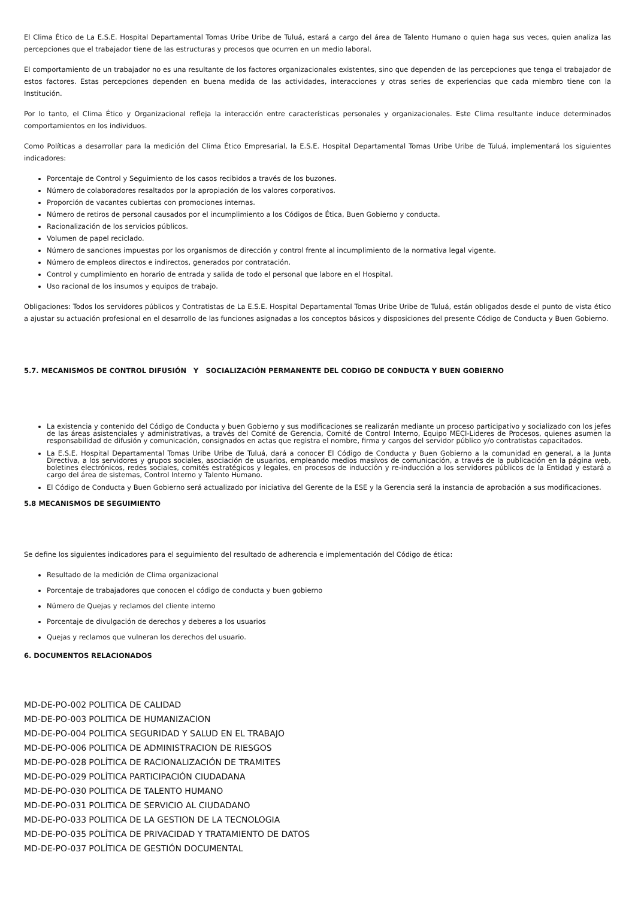El Clima Ético de La E.S.E. Hospital Departamental Tomas Uribe Uribe de Tuluá, estará a cargo del área de Talento Humano o quien haga sus veces, quien analiza las percepciones que el trabajador tiene de las estructuras y procesos que ocurren en un medio laboral.
El comportamiento de un trabajador no es una resultante de los factores organizacionales existentes, sino que dependen de las percepciones que tenga el trabajador de estos factores. Estas percepciones dependen en buena medida de las actividades, interacciones y otras series de experiencias que cada miembro tiene con la Institución.
Por lo tanto, el Clima Ético y Organizacional refleja la interacción entre características personales y organizacionales. Este Clima resultante induce determinados comportamientos en los individuos.
Como Políticas a desarrollar para la medición del Clima Ético Empresarial, la E.S.E. Hospital Departamental Tomas Uribe Uribe de Tuluá, implementará los siguientes indicadores:
Porcentaje de Control y Seguimiento de los casos recibidos a través de los buzones.
Número de colaboradores resaltados por la apropiación de los valores corporativos.
Proporción de vacantes cubiertas con promociones internas.
Número de retiros de personal causados por el incumplimiento a los Códigos de Ética, Buen Gobierno y conducta.
Racionalización de los servicios públicos.
Volumen de papel reciclado.
Número de sanciones impuestas por los organismos de dirección y control frente al incumplimiento de la normativa legal vigente.
Número de empleos directos e indirectos, generados por contratación.
Control y cumplimiento en horario de entrada y salida de todo el personal que labore en el Hospital.
Uso racional de los insumos y equipos de trabajo.
Obligaciones: Todos los servidores públicos y Contratistas de La E.S.E. Hospital Departamental Tomas Uribe Uribe de Tuluá, están obligados desde el punto de vista ético a ajustar su actuación profesional en el desarrollo de las funciones asignadas a los conceptos básicos y disposiciones del presente Código de Conducta y Buen Gobierno.
5.7. MECANISMOS DE CONTROL DIFUSIÓN Y SOCIALIZACIÓN PERMANENTE DEL CODIGO DE CONDUCTA Y BUEN GOBIERNO
La existencia y contenido del Código de Conducta y buen Gobierno y sus modificaciones se realizarán mediante un proceso participativo y socializado con los jefes de las áreas asistenciales y administrativas, a través del Comité de Gerencia, Comité de Control Interno, Equipo MECI-Lideres de Procesos, quienes asumen la responsabilidad de difusión y comunicación, consignados en actas que registra el nombre, firma y cargos del servidor público y/o contratistas capacitados.
La E.S.E. Hospital Departamental Tomas Uribe Uribe de Tuluá, dará a conocer El Código de Conducta y Buen Gobierno a la comunidad en general, a la Junta Directiva, a los servidores y grupos sociales, asociación de usuarios, empleando medios masivos de comunicación, a través de la publicación en la página web, boletines electrónicos, redes sociales, comités estratégicos y legales, en procesos de inducción y re-inducción a los servidores públicos de la Entidad y estará a cargo del área de sistemas, Control Interno y Talento Humano.
El Código de Conducta y Buen Gobierno será actualizado por iniciativa del Gerente de la ESE y la Gerencia será la instancia de aprobación a sus modificaciones.
5.8 MECANISMOS DE SEGUIMIENTO
Se define los siguientes indicadores para el seguimiento del resultado de adherencia e implementación del Código de ética:
Resultado de la medición de Clima organizacional
Porcentaje de trabajadores que conocen el código de conducta y buen gobierno
Número de Quejas y reclamos del cliente interno
Porcentaje de divulgación de derechos y deberes a los usuarios
Quejas y reclamos que vulneran los derechos del usuario.
6. DOCUMENTOS RELACIONADOS
| MD-DE-PO-002 | POLITICA DE CALIDAD |
| MD-DE-PO-003 | POLITICA DE HUMANIZACION |
| MD-DE-PO-004 | POLITICA SEGURIDAD Y SALUD EN EL TRABAJO |
| MD-DE-PO-006 | POLITICA DE ADMINISTRACION DE RIESGOS |
| MD-DE-PO-028 | POLÍTICA DE RACIONALIZACIÓN DE TRAMITES |
| MD-DE-PO-029 | POLÍTICA PARTICIPACIÓN CIUDADANA |
| MD-DE-PO-030 | POLITICA DE TALENTO HUMANO |
| MD-DE-PO-031 | POLITICA DE SERVICIO AL CIUDADANO |
| MD-DE-PO-033 | POLITICA DE LA GESTION DE LA TECNOLOGIA |
| MD-DE-PO-035 | POLÍTICA DE PRIVACIDAD Y TRATAMIENTO DE DATOS |
| MD-DE-PO-037 | POLÍTICA DE GESTIÓN DOCUMENTAL |